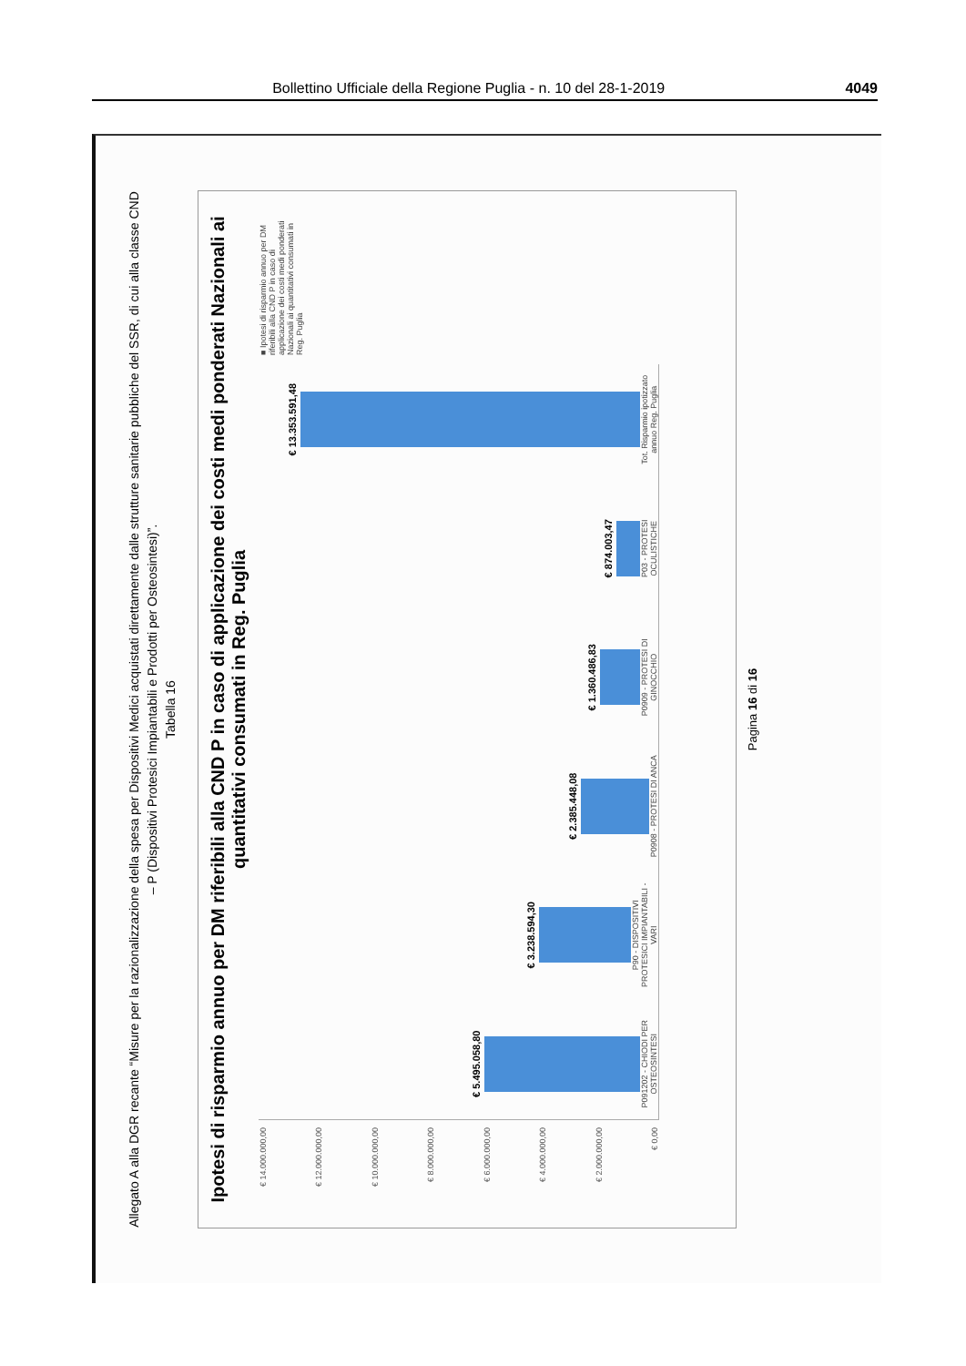Bollettino Ufficiale della Regione Puglia - n. 10 del 28-1-2019 4049
Allegato A alla DGR recante “Misure per la razionalizzazione della spesa per Dispositivi Medici acquistati direttamente dalle strutture sanitarie pubbliche del SSR, di cui alla classe CND – P (Dispositivi Protesici Impiantabili e Prodotti per Osteosintesi)”.
Tabella 16
Ipotesi di risparmio annuo per DM riferibili alla CND P in caso di applicazione dei costi medi ponderati Nazionali ai quantitativi consumati in Reg. Puglia
€ 14.000.000,00
€ 12.000.000,00
€ 10.000.000,00
€ 8.000.000,00
€ 6.000.000,00
€ 4.000.000,00
€ 2.000.000,00
€ 0,00
€ 5.495.058,80
P091202 - CHIODI PER OSTEOSINTESI
€ 3.238.594,30
P90 - DISPOSITIVI PROTESICI IMPIANTABILI - VARI
€ 2.385.448,08
P0908 - PROTESI DI ANCA
€ 1.360.486,83
P0909 - PROTESI DI GINOCCHIO
€ 874.003,47
P03 - PROTESI OCULISTICHE
€ 13.353.591,48
Tot. Risparmio ipotizzato annuo Reg. Puglia
■ Ipotesi di risparmio annuo per DM riferibili alla CND P in caso di applicazione dei costi medi ponderati Nazionali ai quantitativi consumati in Reg. Puglia
Pagina 16 di 16